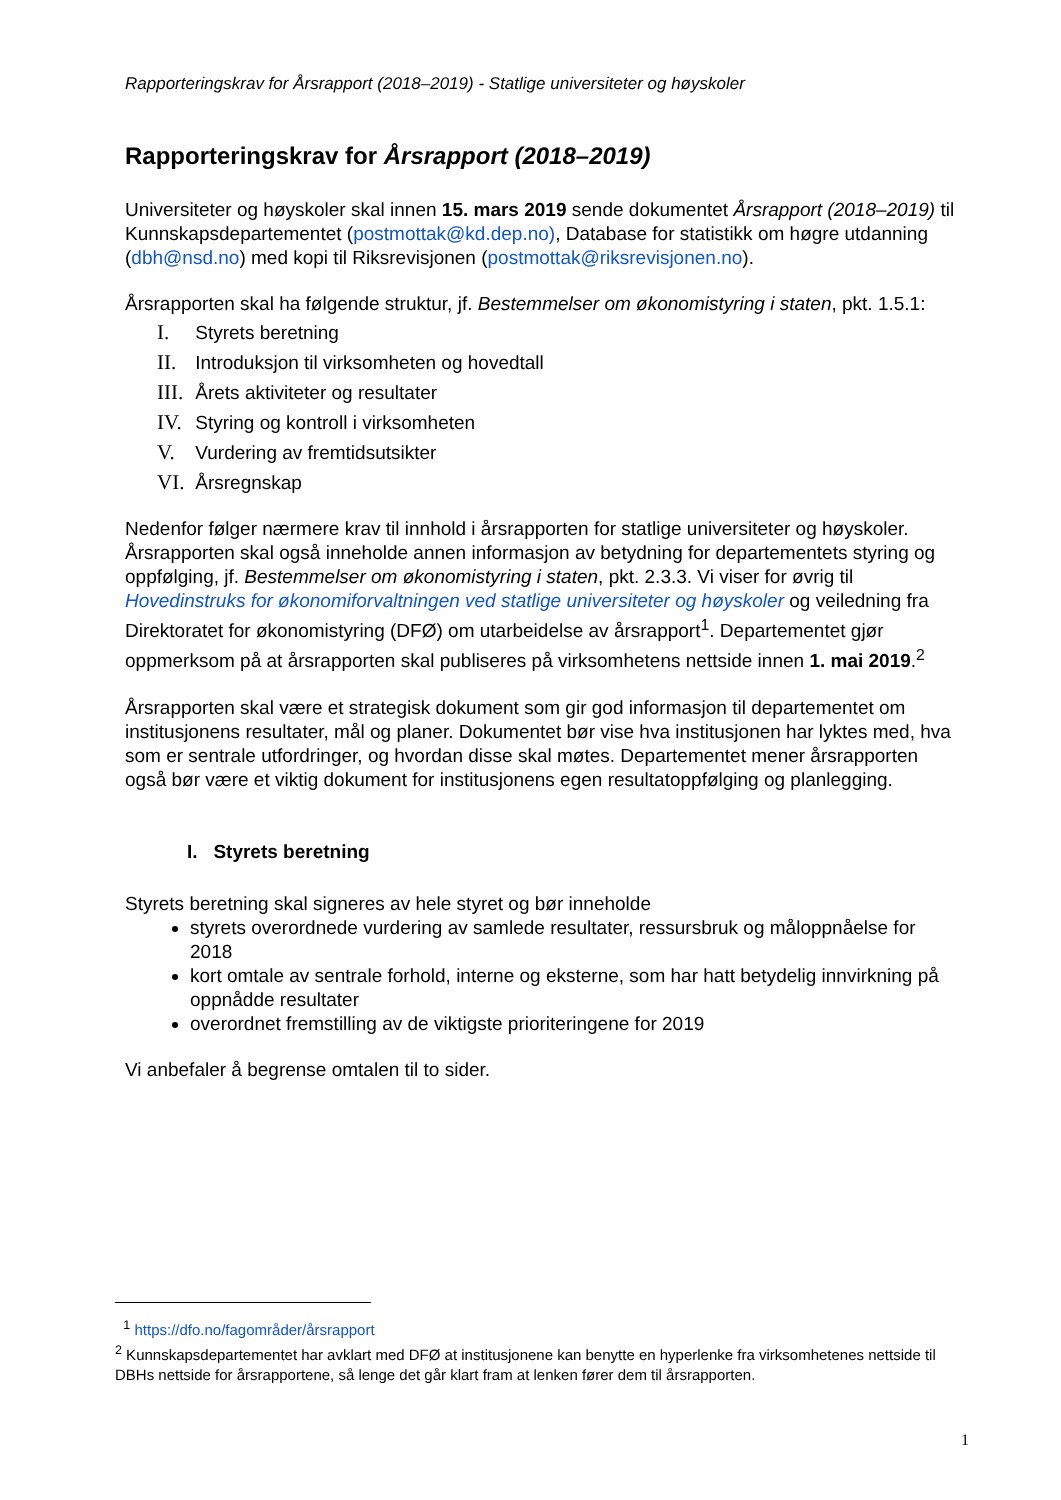Rapporteringskrav for Årsrapport (2018–2019) - Statlige universiteter og høyskoler
Rapporteringskrav for Årsrapport (2018–2019)
Universiteter og høyskoler skal innen 15. mars 2019 sende dokumentet Årsrapport (2018–2019) til Kunnskapsdepartementet (postmottak@kd.dep.no), Database for statistikk om høgre utdanning (dbh@nsd.no) med kopi til Riksrevisjonen (postmottak@riksrevisjonen.no).
Årsrapporten skal ha følgende struktur, jf. Bestemmelser om økonomistyring i staten, pkt. 1.5.1:
I. Styrets beretning
II. Introduksjon til virksomheten og hovedtall
III. Årets aktiviteter og resultater
IV. Styring og kontroll i virksomheten
V. Vurdering av fremtidsutsikter
VI. Årsregnskap
Nedenfor følger nærmere krav til innhold i årsrapporten for statlige universiteter og høyskoler. Årsrapporten skal også inneholde annen informasjon av betydning for departementets styring og oppfølging, jf. Bestemmelser om økonomistyring i staten, pkt. 2.3.3. Vi viser for øvrig til Hovedinstruks for økonomiforvaltningen ved statlige universiteter og høyskoler og veiledning fra Direktoratet for økonomistyring (DFØ) om utarbeidelse av årsrapport<sup>1</sup>. Departementet gjør oppmerksom på at årsrapporten skal publiseres på virksomhetens nettside innen 1. mai 2019.<sup>2</sup>
Årsrapporten skal være et strategisk dokument som gir god informasjon til departementet om institusjonens resultater, mål og planer. Dokumentet bør vise hva institusjonen har lyktes med, hva som er sentrale utfordringer, og hvordan disse skal møtes. Departementet mener årsrapporten også bør være et viktig dokument for institusjonens egen resultatoppfølging og planlegging.
I. Styrets beretning
Styrets beretning skal signeres av hele styret og bør inneholde
styrets overordnede vurdering av samlede resultater, ressursbruk og måloppnåelse for 2018
kort omtale av sentrale forhold, interne og eksterne, som har hatt betydelig innvirkning på oppnådde resultater
overordnet fremstilling av de viktigste prioriteringene for 2019
Vi anbefaler å begrense omtalen til to sider.
<sup>1</sup> https://dfo.no/fagområder/årsrapport
<sup>2</sup> Kunnskapsdepartementet har avklart med DFØ at institusjonene kan benytte en hyperlenke fra virksomhetenes nettside til DBHs nettside for årsrapportene, så lenge det går klart fram at lenken fører dem til årsrapporten.
1